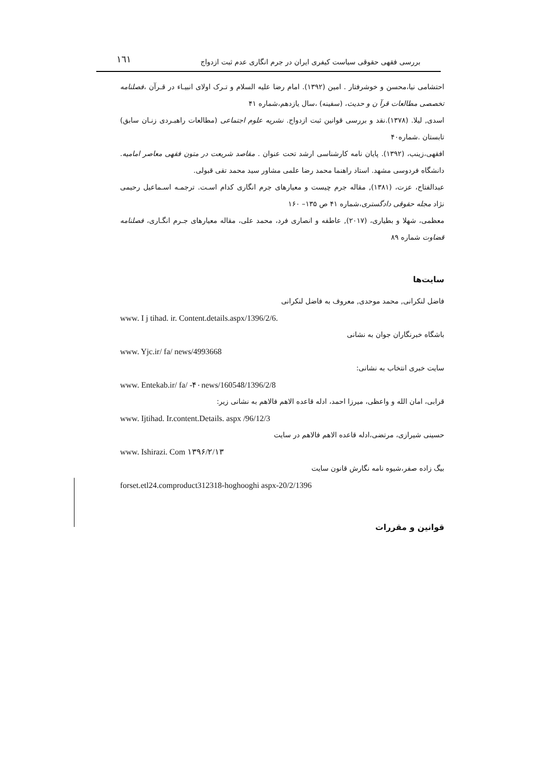١٦١ بررسی فقهی حقوقی سیاست کیفری ایران در جرم انگاری عدم ثبت ازدواج
احتشامی نیا،محسن و خوشرفتار . امین (۱۳۹۲). امام رضا علیه السلام و تـرک اولای انبیـاء در قـرآن ،فصلنامه تخصصی مطالعات قرآ ن و حدیث، (سفینه) ،سال یازدهم،شماره ۴۱
اسدی, لیلا. (۱۳۷۸).نقد و بررسی قوانین ثبت ازدواج. نشریه علوم اجتماعی (مطالعات راهبـردی زنـان سابق) تابستان .شماره۴۰
افقهی،زینب، (۱۳۹۲). پایان نامه کارشناسی ارشد تحت عنوان . مقاصد شریعت در متون فقهی معاصر امامیه. دانشگاه فردوسی مشهد. استاد راهنما محمد رضا علمی مشاور سید محمد تقی قبولی.
عبدالفتاح، عزت، (۱۳۸۱), مقاله جرم چیست و معیارهای جرم انگاری کدام اسـت. ترجمـه اسـماعیل رحیمی نژاد مجله حقوقی دادگستری،شماره ۴۱ ص ۱۳۵– ۱۶۰
معظمی، شهلا و بطیاری، (۲۰۱۷), عاطفه و انصاری فرد، محمد علی، مقاله معیارهای جـرم انگـاری، فصلنامه قضاوت شماره ۸۹
سایت‌ها
فاضل لنکرانی, محمد موحدی, معروف به فاضل لنکرانی
www. I j tihad. ir. Content.details.aspx/1396/2/6.
باشگاه خبرنگاران جوان به نشانی
www. Yjc.ir/ fa/ news/4993668
سایت خبری انتخاب به نشانی:
www. Entekab.ir/ fa/ -۴۰news/160548/1396/2/8
قرابی، امان الله و واعظی، میرزا احمد، ادله قاعده الاهم فالاهم به نشانی زیر:
www. Ijtihad. Ir.content.Details. aspx /96/12/3
حسینی شیرازی، مرتضی،ادله قاعده الاهم فالاهم در سایت
www. Ishirazi. Com ۱۳۹۶/۲/۱۳
بیگ زاده صفر،شیوه نامه نگارش قانون سایت
forset.etl24.comproduct312318-hoghooghi aspx-20/2/1396
قوانین و مقررات